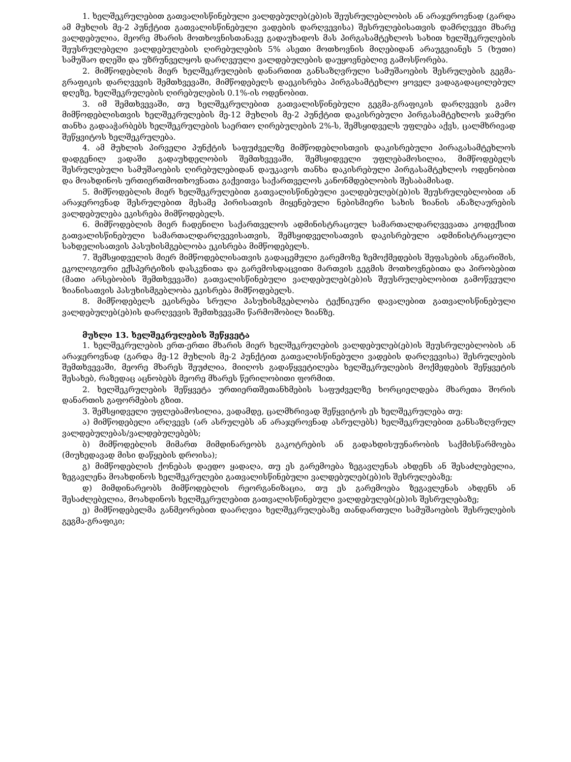1. ხელშეკრულებით გათვალისწინებული ვალდებულებ(ებ)ის შეუსრულებლობის ან არაჯეროვნად (გარდა ამ მუხლის მე-2 პუნქტით გათვალისწინებული ვადების დარღვევისა) შესრულებისათვის დამრღვევი მხარე ვალდებულია, მეორე მხარის მოთხოვნისთანავე გადაუხადოს მას პირგასამტეხლოს სახით ხელშეკრულების შეუსრულებელი ვალდებულების ღირებულების 5% ასეთი მოთხოვნის მიღებიდან არაუგვიანეს 5 (ხუთი) სამუშაო დღეში და უზრუნველყოს დარღვეული ვალდებულების დაუყოვნებლივ გამოსწორება.
2. მიმწოდებლის მიერ ხელშეკრულების დანართით განსაზღვრული სამუშაოების შესრულების გეგმა-გრაფიკის დარღვევის შემთხვევაში, მიმწოდებელს დაეკისრება პირგასამტეხლო ყოველ ვადაგადაცილებულ დღეზე, ხელშეკრულების ღირებულების 0.1%-ის ოდენობით.
3. იმ შემთხვევაში, თუ ხელშეკრულებით გათვალისწინებული გეგმა-გრაფიკის დარღვევის გამო მიმწოდებლისთვის ხელშეკრულების მე-12 მუხლის მე-2 პუნქტით დაკისრებული პირგასამტეხლოს ჯამური თანხა გადააჭარბებს ხელშეკრულების საერთო ღირებულების 2%-ს, შემსყიდველს უფლება აქვს, ცალმხრივად შეწყვიტოს ხელშეკრულება.
4. ამ მუხლის პირველი პუნქტის საფუძველზე მიმწოდებლისთვის დაკისრებული პირაგასამტეხლოს დადგენილ ვადაში გადაუხდელობის შემთხვევაში, შემსყიდველი უფლებამოსილია, მიმწოდებელს შესრულებული სამუშაოების ღირებულებიდან დაუკავოს თანხა დაკისრებული პირგასამტეხლოს ოდენობით და მოახდინოს ურთიერთმოთხოვნათა გაქვითვა საქართველოს კანონმდებლობის შესაბამისად.
5. მიმწოდებლის მიერ ხელშეკრულებით გათვალისწინებული ვალდებულებ(ებ)ის შეუსრულებლობით ან არაჯეროვნად შესრულებით მესამე პირისათვის მიყენებული ნებისმიერი სახის ზიანის ანაზღაურების ვალდებულება ეკისრება მიმწოდებელს.
6. მიმწოდებლის მიერ ჩადენილი საქართველოს ადმინისტრაციულ სამართალდარღვევათა კოდექსით გათვალისწინებული სამართალდარღვევისათვის, შემსყიდველისათვის დაკისრებული ადმინისტრაციული სახდელისათვის პასუხისმგებლობა ეკისრება მიმწოდებელს.
7. შემსყიდველის მიერ მიმწოდებლისათვის გადაცემული გარემოზე ზემოქმედების შეფასების ანგარიშის, ეკოლოგიური ექსპერტიზის დასკვნითა და გარემოსდაცვითი მართვის გეგმის მოთხოვნებითა და პირობებით (მათი არსებობის შემთხვევაში) გათვალისწინებული ვალდებულებ(ებ)ის შეუსრულებლობით გამოწვეული ზიანისათვის პასუხისმგებლობა ეკისრება მიმწოდებელს.
8. მიმწოდებელს ეკისრება სრული პასუხისმგებლობა ტექნიკური დავალებით გათვალისწინებული ვალდებულებ(ებ)ის დარღვევის შემთხვევაში წარმოშობილ ზიანზე.
მუხლი 13. ხელშეკრულების შეწყვეტა
1. ხელშეკრულების ერთ-ერთი მხარის მიერ ხელშეკრულების ვალდებულებ(ებ)ის შეუსრულებლობის ან არაჯეროვნად (გარდა მე-12 მუხლის მე-2 პუნქტით გათვალისწინებული ვადების დარღვევისა) შესრულების შემთხვევაში, მეორე მხარეს შეუძლია, მიიღოს გადაწყვეტილება ხელშეკრულების მოქმედების შეწყვეტის შესახებ, რაზედაც აცნობებს მეორე მხარეს წერილობითი ფორმით.
2. ხელშეკრულების შეწყვეტა ურთიერთშეთანხმების საფუძველზე ხორციელდება მხარეთა შორის დანართის გაფორმების გზით.
3. შემსყიდველი უფლებამოსილია, ვადამდე, ცალმხრივად შეწყვიტოს ეს ხელშეკრულება თუ:
ა) მიმწოდებელი არღვევს (არ ასრულებს ან არაჯეროვნად ასრულებს) ხელშეკრულებით განსაზღვრულ ვალდებულებას/ვალდებულებებს;
ბ) მიმწოდებლის მიმართ მიმდინარეობს გაკოტრების ან გადახდისუუნარობის საქმისწარმოება (მიუხედავად მისი დაწყების დროისა);
გ) მიმწოდებლის ქონებას დაედო ყადაღა, თუ ეს გარემოება ზეგავლენას ახდენს ან შესაძლებელია, ზეგავლენა მოახდინოს ხელშეკრულები გათვალისწინებული ვალდებულებ(ებ)ის შესრულებაზე;
დ) მიმდინარეობს მიმწოდებლის რეორგანიზაცია, თუ ეს გარემოება ზეგავლენას ახდენს ან შესაძლებელია, მოახდინოს ხელშეკრულებით გათვალისწინებული ვალდებულებ(ებ)ის შესრულებაზე;
ე) მიმწოდებელმა განმეორებით დაარღვია ხელშეკრულებაზე თანდართული სამუშაოების შესრულების გეგმა-გრაფიკი;